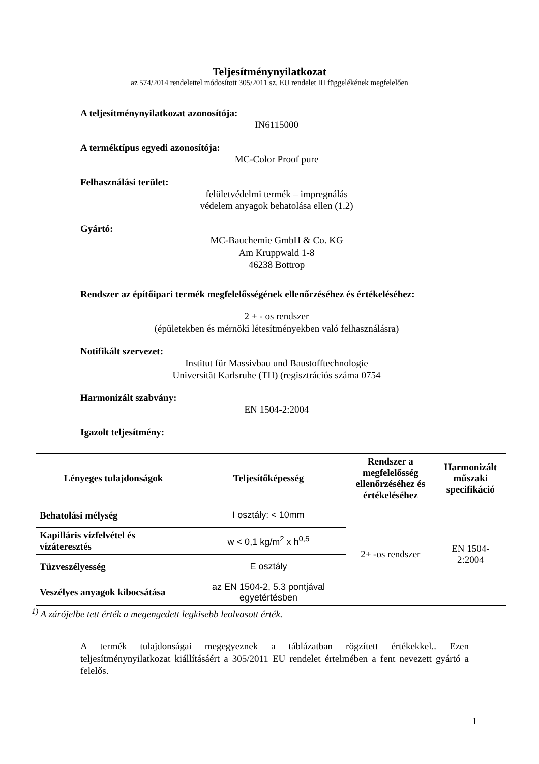Teljesítménynyilatkozat
az 574/2014 rendelettel módosított 305/2011 sz. EU rendelet III függelékének megfelelően
A teljesítménynyilatkozat azonosítója:
IN6115000
A terméktípus egyedi azonosítója:
MC-Color Proof pure
Felhasználási terület:
felületvédelmi termék – impregnálás
védelem anyagok behatolása ellen (1.2)
Gyártó:
MC-Bauchemie GmbH & Co. KG
Am Kruppwald 1-8
46238 Bottrop
Rendszer az építőipari termék megfelelősségének ellenőrzéséhez és értékeléséhez:
2 + - os rendszer
(épületekben és mérnöki létesítményekben való felhasználásra)
Notifikált szervezet:
Institut für Massivbau und Baustofftechnologie
Universität Karlsruhe (TH) (regisztrációs száma 0754
Harmonizált szabvány:
EN 1504-2:2004
Igazolt teljesítmény:
| Lényeges tulajdonságok | Teljesítőképesség | Rendszer a megfelelősség ellenőrzéséhez és értékeléséhez | Harmonizált műszaki specifikáció |
| --- | --- | --- | --- |
| Behatolási mélység | I osztály: < 10mm | 2+ -os rendszer | EN 1504-2:2004 |
| Kapilláris vízfelvétel és vízáteresztés | w < 0,1 kg/m<sup>2</sup> x h<sup>0,5</sup> | | |
| Tüzveszélyesség | E osztály | | |
| Veszélyes anyagok kibocsátása | az EN 1504-2, 5.3 pontjával egyetértésben | | |
<sup>1)</sup> A zárójelbe tett érték a megengedett legkisebb leolvasott érték.
A termék tulajdonságai megegyeznek a táblázatban rögzített értékekkel.. Ezen teljesítménynyilatkozat kiállításáért a 305/2011 EU rendelet értelmében a fent nevezett gyártó a felelős.
1